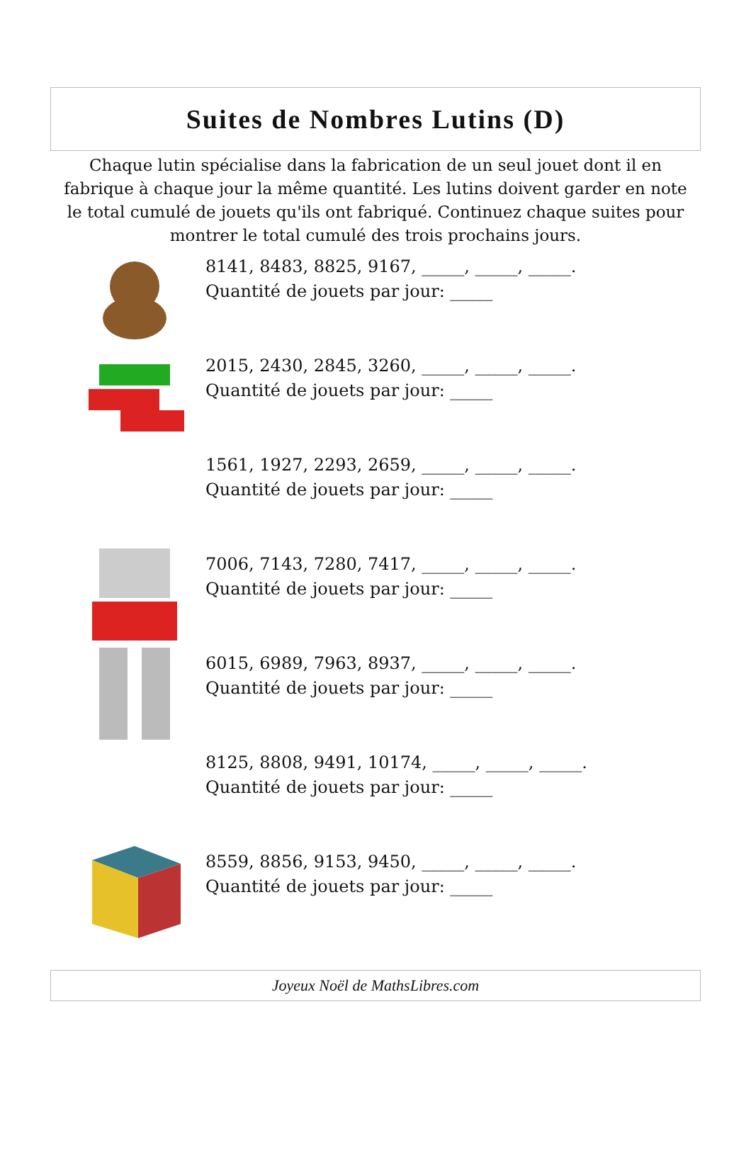Suites de Nombres Lutins (D)
Chaque lutin spécialise dans la fabrication de un seul jouet dont il en fabrique à chaque jour la même quantité. Les lutins doivent garder en note le total cumulé de jouets qu'ils ont fabriqué. Continuez chaque suites pour montrer le total cumulé des trois prochains jours.
8141, 8483, 8825, 9167, _____, _____, _____.
Quantité de jouets par jour: _____
2015, 2430, 2845, 3260, _____, _____, _____.
Quantité de jouets par jour: _____
1561, 1927, 2293, 2659, _____, _____, _____.
Quantité de jouets par jour: _____
7006, 7143, 7280, 7417, _____, _____, _____.
Quantité de jouets par jour: _____
6015, 6989, 7963, 8937, _____, _____, _____.
Quantité de jouets par jour: _____
8125, 8808, 9491, 10174, _____, _____, _____.
Quantité de jouets par jour: _____
8559, 8856, 9153, 9450, _____, _____, _____.
Quantité de jouets par jour: _____
Joyeux Noël de MathsLibres.com